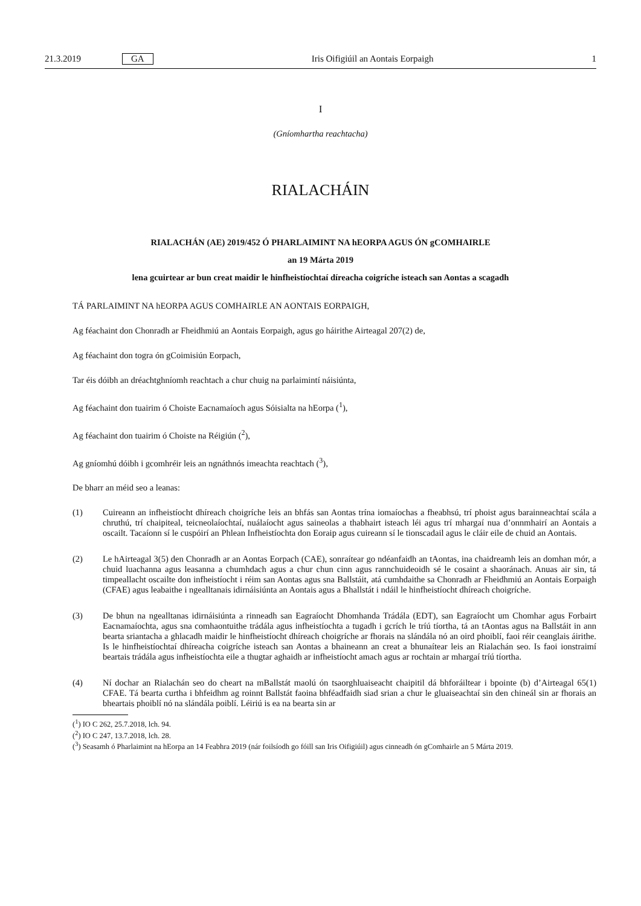21.3.2019 GA Iris Oifigiúil an Aontais Eorpaigh 1
I
(Gníomhartha reachtacha)
RIALACHÁIN
RIALACHÁN (AE) 2019/452 Ó PHARLAIMINT NA hEORPA AGUS ÓN gCOMHAIRLE
an 19 Márta 2019
lena gcuirtear ar bun creat maidir le hinfheistíochtaí díreacha coigríche isteach san Aontas a scagadh
TÁ PARLAIMINT NA hEORPA AGUS COMHAIRLE AN AONTAIS EORPAIGH,
Ag féachaint don Chonradh ar Fheidhmiú an Aontais Eorpaigh, agus go háirithe Airteagal 207(2) de,
Ag féachaint don togra ón gCoimisiún Eorpach,
Tar éis dóibh an dréachtghníomh reachtach a chur chuig na parlaimintí náisiúnta,
Ag féachaint don tuairim ó Choiste Eacnamaíoch agus Sóisialta na hEorpa (<sup>1</sup>),
Ag féachaint don tuairim ó Choiste na Réigiún (<sup>2</sup>),
Ag gníomhú dóibh i gcomhréir leis an ngnáthnós imeachta reachtach (<sup>3</sup>),
De bharr an méid seo a leanas:
(1) Cuireann an infheistíocht dhíreach choigríche leis an bhfás san Aontas trína iomaíochas a fheabhsú, trí phoist agus barainneachtaí scála a chruthú, trí chaipiteal, teicneolaíochtaí, nuálaíocht agus saineolas a thabhairt isteach léi agus trí mhargaí nua d’onnmhairí an Aontais a oscailt. Tacaíonn sí le cuspóirí an Phlean Infheistíochta don Eoraip agus cuireann sí le tionscadail agus le cláir eile de chuid an Aontais.
(2) Le hAirteagal 3(5) den Chonradh ar an Aontas Eorpach (CAE), sonraítear go ndéanfaidh an tAontas, ina chaidreamh leis an domhan mór, a chuid luachanna agus leasanna a chumhdach agus a chur chun cinn agus rannchuideoidh sé le cosaint a shaoránach. Anuas air sin, tá timpeallacht oscailte don infheistíocht i réim san Aontas agus sna Ballstáit, atá cumhdaithe sa Chonradh ar Fheidhmiú an Aontais Eorpaigh (CFAE) agus leabaithe i ngealltanais idirnáisiúnta an Aontais agus a Bhallstát i ndáil le hinfheistíocht dhíreach choigríche.
(3) De bhun na ngealltanas idirnáisiúnta a rinneadh san Eagraíocht Dhomhanda Trádála (EDT), san Eagraíocht um Chomhar agus Forbairt Eacnamaíochta, agus sna comhaontuithe trádála agus infheistíochta a tugadh i gcrích le tríú tíortha, tá an tAontas agus na Ballstáit in ann bearta sriantacha a ghlacadh maidir le hinfheistíocht dhíreach choigríche ar fhorais na slándála nó an oird phoiblí, faoi réir ceanglais áirithe. Is le hinfheistíochtaí dhíreacha coigríche isteach san Aontas a bhaineann an creat a bhunaítear leis an Rialachán seo. Is faoi ionstraimí beartais trádála agus infheistíochta eile a thugtar aghaidh ar infheistíocht amach agus ar rochtain ar mhargaí tríú tíortha.
(4) Ní dochar an Rialachán seo do cheart na mBallstát maolú ón tsaorghluaiseacht chaipitil dá bhforáiltear i bpointe (b) d’Airteagal 65(1) CFAE. Tá bearta curtha i bhfeidhm ag roinnt Ballstát faoina bhféadfaidh siad srian a chur le gluaiseachtaí sin den chineál sin ar fhorais an bheartais phoiblí nó na slándála poiblí. Léiriú is ea na bearta sin ar
(<sup>1</sup>) IO C 262, 25.7.2018, lch. 94.
(<sup>2</sup>) IO C 247, 13.7.2018, lch. 28.
(<sup>3</sup>) Seasamh ó Pharlaimint na hEorpa an 14 Feabhra 2019 (nár foilsíodh go fóill san Iris Oifigiúil) agus cinneadh ón gComhairle an 5 Márta 2019.